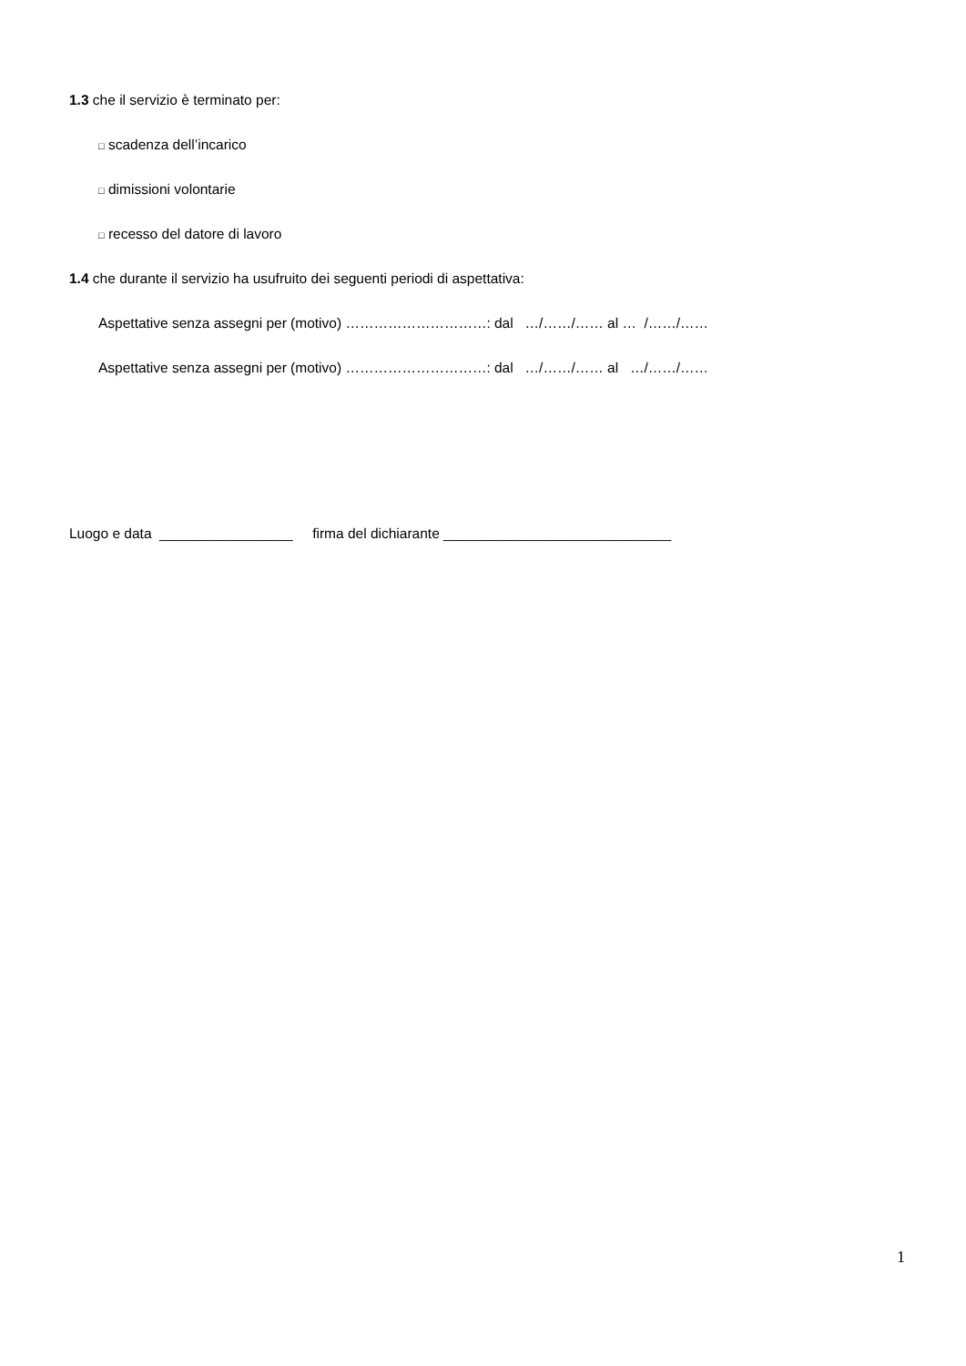1.3 che il servizio è terminato per:
□ scadenza dell’incarico
□ dimissioni volontarie
□ recesso del datore di lavoro
1.4 che durante il servizio ha usufruito dei seguenti periodi di aspettativa:
Aspettative senza assegni per (motivo) …………………………: dal …/……/…… al … /……/……
Aspettative senza assegni per (motivo) …………………………: dal …/……/…… al …/……/……
Luogo e data _________________ firma del dichiarante _____________________________
1